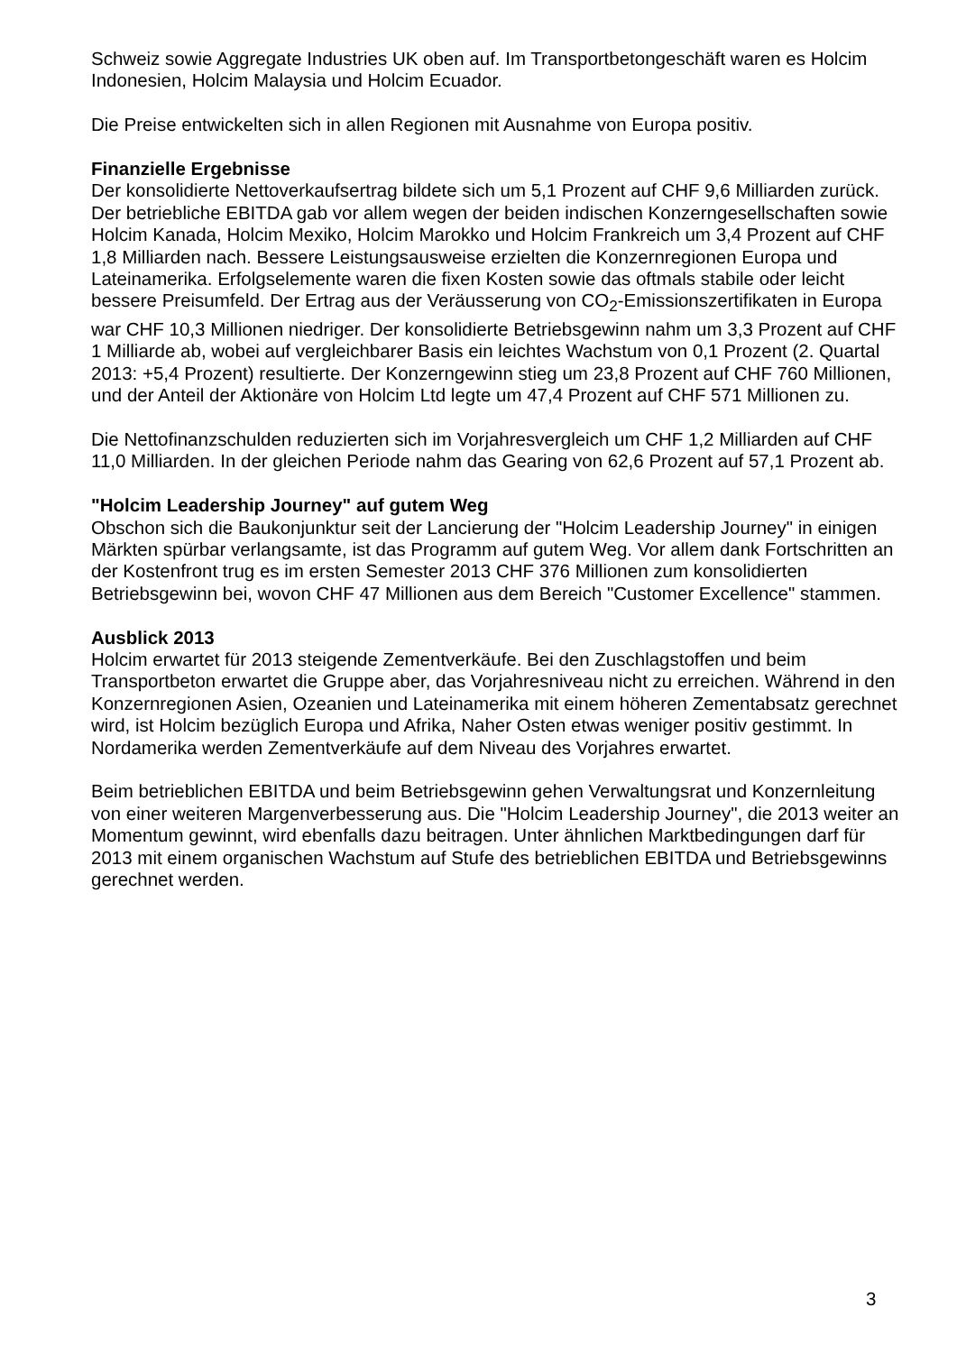Schweiz sowie Aggregate Industries UK oben auf. Im Transportbetongeschäft waren es Holcim Indonesien, Holcim Malaysia und Holcim Ecuador.
Die Preise entwickelten sich in allen Regionen mit Ausnahme von Europa positiv.
Finanzielle Ergebnisse
Der konsolidierte Nettoverkaufsertrag bildete sich um 5,1 Prozent auf CHF 9,6 Milliarden zurück. Der betriebliche EBITDA gab vor allem wegen der beiden indischen Konzerngesellschaften sowie Holcim Kanada, Holcim Mexiko, Holcim Marokko und Holcim Frankreich um 3,4 Prozent auf CHF 1,8 Milliarden nach. Bessere Leistungsausweise erzielten die Konzernregionen Europa und Lateinamerika. Erfolgselemente waren die fixen Kosten sowie das oftmals stabile oder leicht bessere Preisumfeld. Der Ertrag aus der Veräusserung von CO<sub>2</sub>-Emissionszertifikaten in Europa war CHF 10,3 Millionen niedriger. Der konsolidierte Betriebsgewinn nahm um 3,3 Prozent auf CHF 1 Milliarde ab, wobei auf vergleichbarer Basis ein leichtes Wachstum von 0,1 Prozent (2. Quartal 2013: +5,4 Prozent) resultierte. Der Konzerngewinn stieg um 23,8 Prozent auf CHF 760 Millionen, und der Anteil der Aktionäre von Holcim Ltd legte um 47,4 Prozent auf CHF 571 Millionen zu.
Die Nettofinanzschulden reduzierten sich im Vorjahresvergleich um CHF 1,2 Milliarden auf CHF 11,0 Milliarden. In der gleichen Periode nahm das Gearing von 62,6 Prozent auf 57,1 Prozent ab.
"Holcim Leadership Journey" auf gutem Weg
Obschon sich die Baukonjunktur seit der Lancierung der "Holcim Leadership Journey" in einigen Märkten spürbar verlangsamte, ist das Programm auf gutem Weg. Vor allem dank Fortschritten an der Kostenfront trug es im ersten Semester 2013 CHF 376 Millionen zum konsolidierten Betriebsgewinn bei, wovon CHF 47 Millionen aus dem Bereich "Customer Excellence" stammen.
Ausblick 2013
Holcim erwartet für 2013 steigende Zementverkäufe. Bei den Zuschlagstoffen und beim Transportbeton erwartet die Gruppe aber, das Vorjahresniveau nicht zu erreichen. Während in den Konzernregionen Asien, Ozeanien und Lateinamerika mit einem höheren Zementabsatz gerechnet wird, ist Holcim bezüglich Europa und Afrika, Naher Osten etwas weniger positiv gestimmt. In Nordamerika werden Zementverkäufe auf dem Niveau des Vorjahres erwartet.
Beim betrieblichen EBITDA und beim Betriebsgewinn gehen Verwaltungsrat und Konzernleitung von einer weiteren Margenverbesserung aus. Die "Holcim Leadership Journey", die 2013 weiter an Momentum gewinnt, wird ebenfalls dazu beitragen. Unter ähnlichen Marktbedingungen darf für 2013 mit einem organischen Wachstum auf Stufe des betrieblichen EBITDA und Betriebsgewinns gerechnet werden.
3